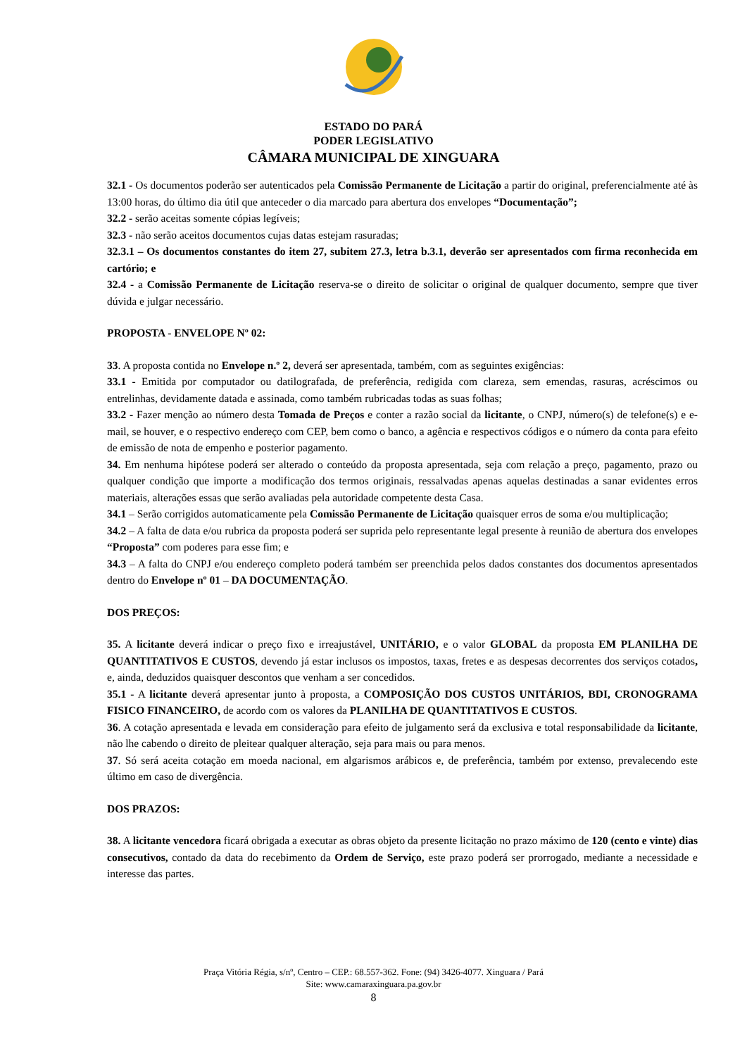ESTADO DO PARÁ
PODER LEGISLATIVO
CÂMARA MUNICIPAL DE XINGUARA
32.1 - Os documentos poderão ser autenticados pela Comissão Permanente de Licitação a partir do original, preferencialmente até às 13:00 horas, do último dia útil que anteceder o dia marcado para abertura dos envelopes “Documentação”;
32.2 - serão aceitas somente cópias legíveis;
32.3 - não serão aceitos documentos cujas datas estejam rasuradas;
32.3.1 – Os documentos constantes do item 27, subitem 27.3, letra b.3.1, deverão ser apresentados com firma reconhecida em cartório; e
32.4 - a Comissão Permanente de Licitação reserva-se o direito de solicitar o original de qualquer documento, sempre que tiver dúvida e julgar necessário.
PROPOSTA - ENVELOPE Nº 02:
33. A proposta contida no Envelope n.º 2, deverá ser apresentada, também, com as seguintes exigências:
33.1 - Emitida por computador ou datilografada, de preferência, redigida com clareza, sem emendas, rasuras, acréscimos ou entrelinhas, devidamente datada e assinada, como também rubricadas todas as suas folhas;
33.2 - Fazer menção ao número desta Tomada de Preços e conter a razão social da licitante, o CNPJ, número(s) de telefone(s) e e-mail, se houver, e o respectivo endereço com CEP, bem como o banco, a agência e respectivos códigos e o número da conta para efeito de emissão de nota de empenho e posterior pagamento.
34. Em nenhuma hipótese poderá ser alterado o conteúdo da proposta apresentada, seja com relação a preço, pagamento, prazo ou qualquer condição que importe a modificação dos termos originais, ressalvadas apenas aquelas destinadas a sanar evidentes erros materiais, alterações essas que serão avaliadas pela autoridade competente desta Casa.
34.1 – Serão corrigidos automaticamente pela Comissão Permanente de Licitação quaisquer erros de soma e/ou multiplicação;
34.2 – A falta de data e/ou rubrica da proposta poderá ser suprida pelo representante legal presente à reunião de abertura dos envelopes “Proposta” com poderes para esse fim; e
34.3 – A falta do CNPJ e/ou endereço completo poderá também ser preenchida pelos dados constantes dos documentos apresentados dentro do Envelope nº 01 – DA DOCUMENTAÇÃO.
DOS PREÇOS:
35. A licitante deverá indicar o preço fixo e irreajustável, UNITÁRIO, e o valor GLOBAL da proposta EM PLANILHA DE QUANTITATIVOS E CUSTOS, devendo já estar inclusos os impostos, taxas, fretes e as despesas decorrentes dos serviços cotados, e, ainda, deduzidos quaisquer descontos que venham a ser concedidos.
35.1 - A licitante deverá apresentar junto à proposta, a COMPOSIÇÃO DOS CUSTOS UNITÁRIOS, BDI, CRONOGRAMA FISICO FINANCEIRO, de acordo com os valores da PLANILHA DE QUANTITATIVOS E CUSTOS.
36. A cotação apresentada e levada em consideração para efeito de julgamento será da exclusiva e total responsabilidade da licitante, não lhe cabendo o direito de pleitear qualquer alteração, seja para mais ou para menos.
37. Só será aceita cotação em moeda nacional, em algarismos arábicos e, de preferência, também por extenso, prevalecendo este último em caso de divergência.
DOS PRAZOS:
38. A licitante vencedora ficará obrigada a executar as obras objeto da presente licitação no prazo máximo de 120 (cento e vinte) dias consecutivos, contado da data do recebimento da Ordem de Serviço, este prazo poderá ser prorrogado, mediante a necessidade e interesse das partes.
Praça Vitória Régia, s/nº, Centro – CEP.: 68.557-362. Fone: (94) 3426-4077. Xinguara / Pará
Site: www.camaraxinguara.pa.gov.br
8